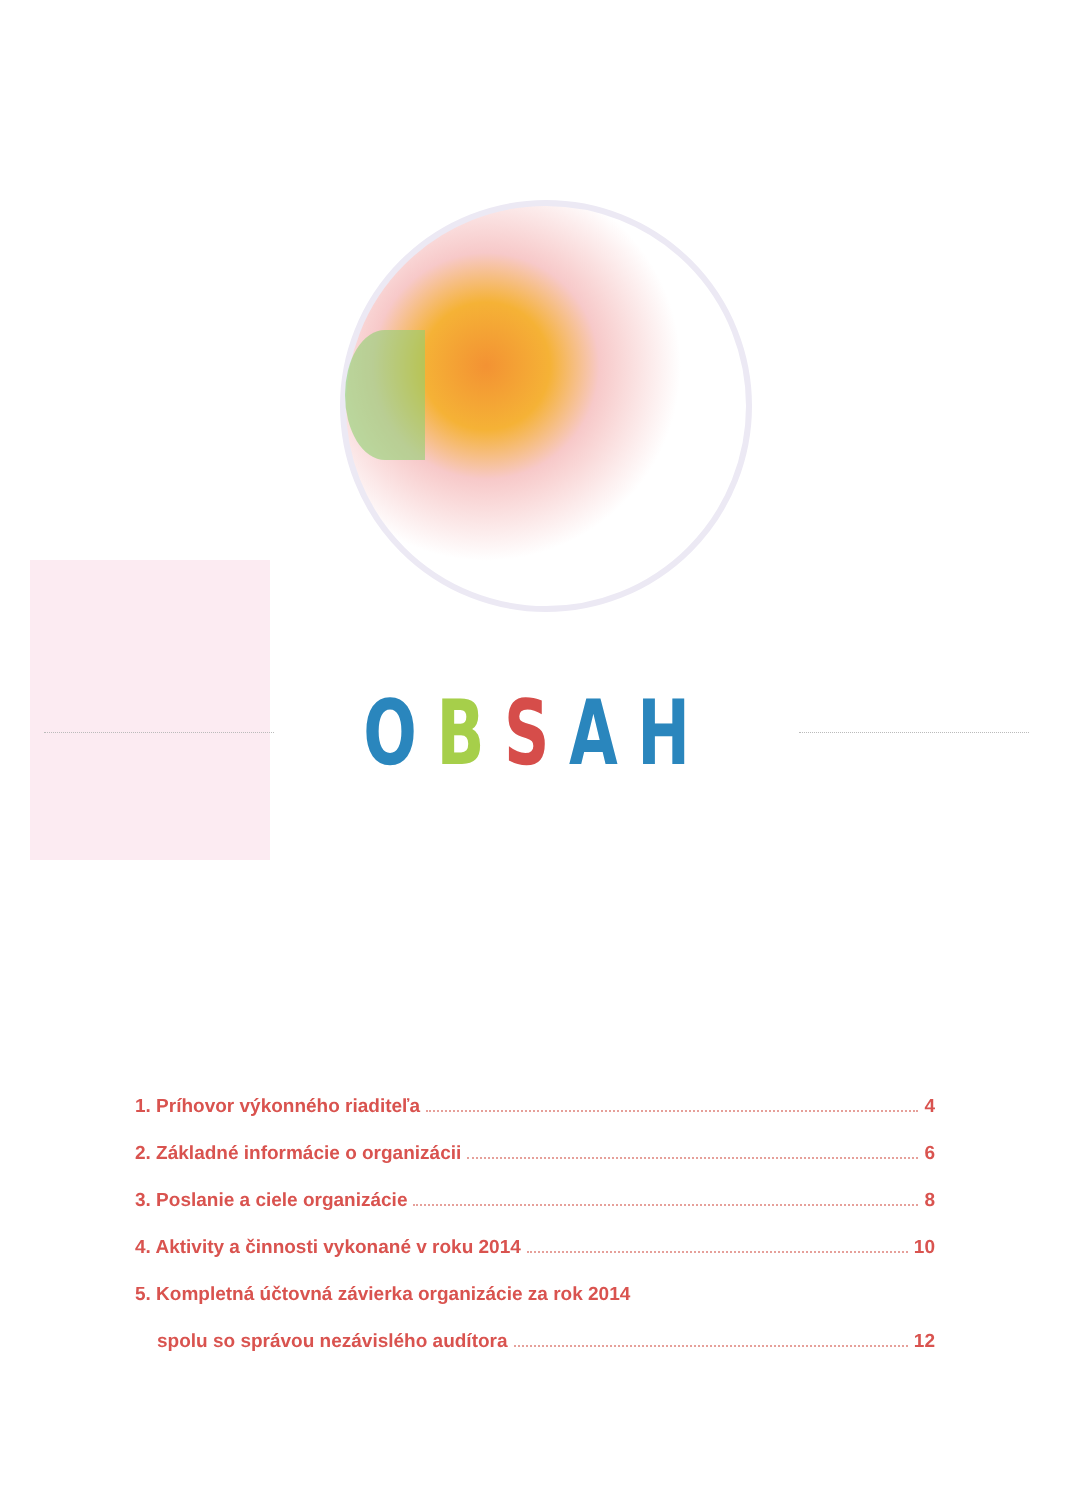OBSAH
1. Príhovor výkonného riaditeľa 4
2. Základné informácie o organizácii 6
3. Poslanie a ciele organizácie 8
4. Aktivity a činnosti vykonané v roku 2014 10
5. Kompletná účtovná závierka organizácie za rok 2014
spolu so správou nezávislého audítora 12